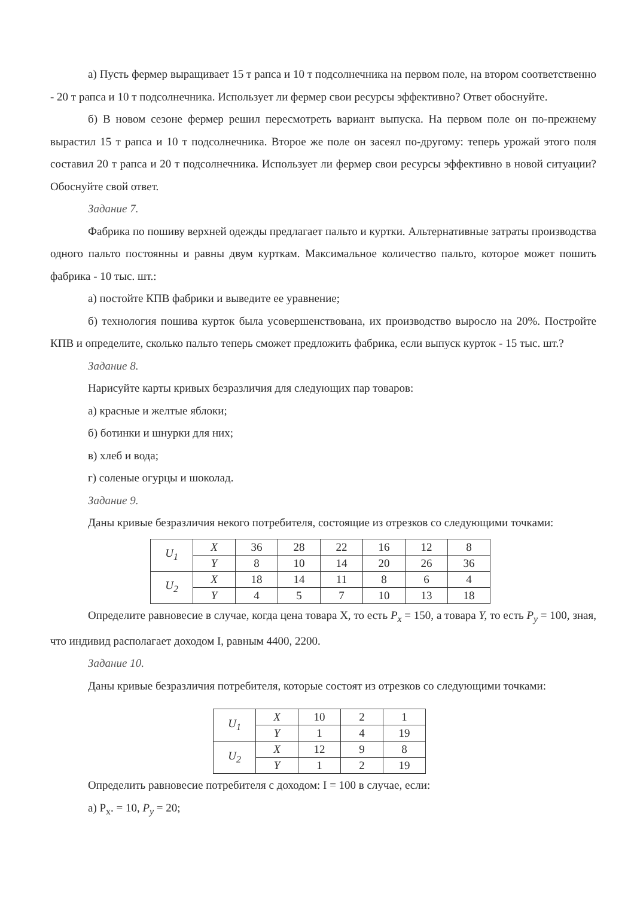а) Пусть фермер выращивает 15 т рапса и 10 т подсолнечника на первом поле, на втором соответственно - 20 т рапса и 10 т подсолнечника. Использует ли фермер свои ресурсы эффективно? Ответ обоснуйте.
б) В новом сезоне фермер решил пересмотреть вариант выпуска. На первом поле он по-прежнему вырастил 15 т рапса и 10 т подсолнечника. Второе же поле он засеял по-другому: теперь урожай этого поля составил 20 т рапса и 20 т подсолнечника. Использует ли фермер свои ресурсы эффективно в новой ситуации? Обоснуйте свой ответ.
Задание 7.
Фабрика по пошиву верхней одежды предлагает пальто и куртки. Альтернативные затраты производства одного пальто постоянны и равны двум курткам. Максимальное количество пальто, которое может пошить фабрика - 10 тыс. шт.:
а) постойте КПВ фабрики и выведите ее уравнение;
б) технология пошива курток была усовершенствована, их производство выросло на 20%. Постройте КПВ и определите, сколько пальто теперь сможет предложить фабрика, если выпуск курток - 15 тыс. шт.?
Задание 8.
Нарисуйте карты кривых безразличия для следующих пар товаров:
а) красные и желтые яблоки;
б) ботинки и шнурки для них;
в) хлеб и вода;
г) соленые огурцы и шоколад.
Задание 9.
Даны кривые безразличия некого потребителя, состоящие из отрезков со следующими точками:
| U<sub>1</sub> | X | 36 | 28 | 22 | 16 | 12 | 8 |
| | Y | 8 | 10 | 14 | 20 | 26 | 36 |
| U<sub>2</sub> | X | 18 | 14 | 11 | 8 | 6 | 4 |
| | Y | 4 | 5 | 7 | 10 | 13 | 18 |
Определите равновесие в случае, когда цена товара X, то есть P<sub>x</sub> = 150, а товара Y, то есть P<sub>y</sub> = 100, зная, что индивид располагает доходом I, равным 4400, 2200.
Задание 10.
Даны кривые безразличия потребителя, которые состоят из отрезков со следующими точками:
| U<sub>1</sub> | X | 10 | 2 | 1 |
| | Y | 1 | 4 | 19 |
| U<sub>2</sub> | X | 12 | 9 | 8 |
| | Y | 1 | 2 | 19 |
Определить равновесие потребителя с доходом: I = 100 в случае, если:
а) P<sub>x</sub>. = 10, P<sub>y</sub> = 20;